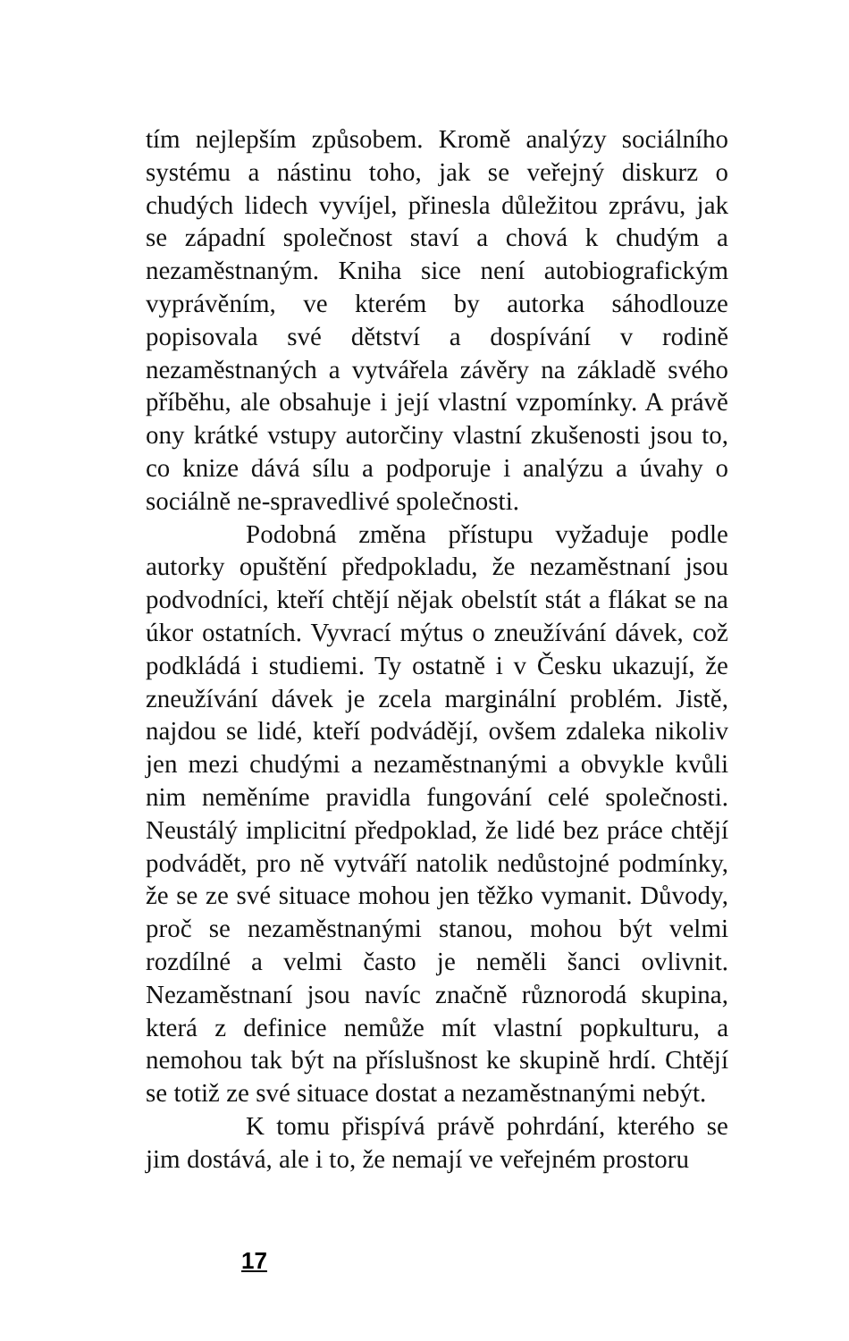tím nejlepším způsobem. Kromě analýzy sociálního systému a nástinu toho, jak se veřejný diskurz o chudých lidech vyvíjel, přinesla důležitou zprávu, jak se západní společnost staví a chová k chudým a nezaměstnaným. Kniha sice není autobiografickým vyprávěním, ve kterém by autorka sáhodlouze popisovala své dětství a dospívání v rodině nezaměstnaných a vytvářela závěry na základě svého příběhu, ale obsahuje i její vlastní vzpomínky. A právě ony krátké vstupy autorčiny vlastní zkušenosti jsou to, co knize dává sílu a podporuje i analýzu a úvahy o sociálně ne-spravedlivé společnosti.
Podobná změna přístupu vyžaduje podle autorky opuštění předpokladu, že nezaměstnaní jsou podvodníci, kteří chtějí nějak obelstít stát a flákat se na úkor ostatních. Vyvrací mýtus o zneužívání dávek, což podkládá i studiemi. Ty ostatně i v Česku ukazují, že zneužívání dávek je zcela marginální problém. Jistě, najdou se lidé, kteří podvádějí, ovšem zdaleka nikoliv jen mezi chudými a nezaměstnanými a obvykle kvůli nim neměníme pravidla fungování celé společnosti. Neustálý implicitní předpoklad, že lidé bez práce chtějí podvádět, pro ně vytváří natolik nedůstojné podmínky, že se ze své situace mohou jen těžko vymanit. Důvody, proč se nezaměstnanými stanou, mohou být velmi rozdílné a velmi často je neměli šanci ovlivnit. Nezaměstnaní jsou navíc značně různorodá skupina, která z definice nemůže mít vlastní popkulturu, a nemohou tak být na příslušnost ke skupině hrdí. Chtějí se totiž ze své situace dostat a nezaměstnanými nebýt.
K tomu přispívá právě pohrdání, kterého se jim dostává, ale i to, že nemají ve veřejném prostoru
17